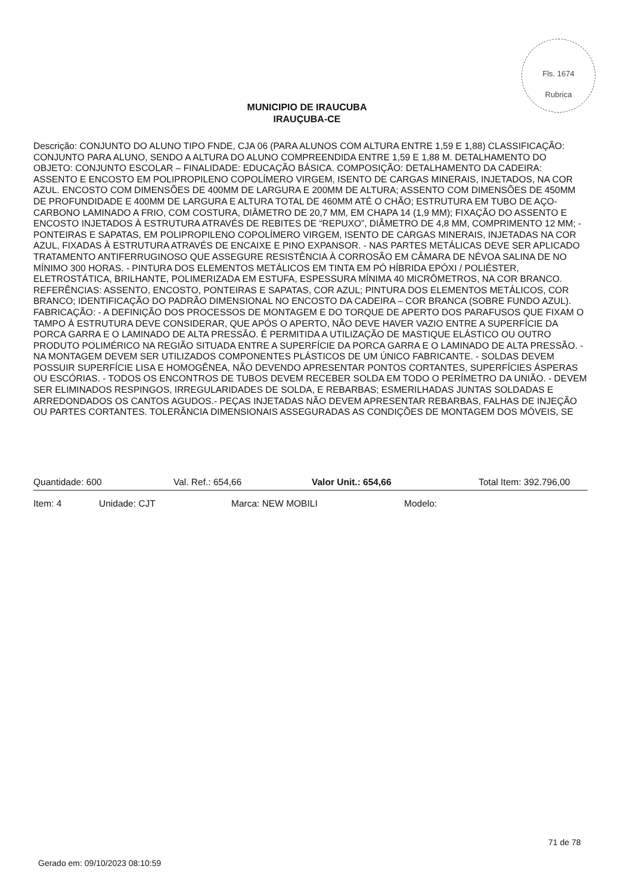Fls. 1674
Rubrica
MUNICIPIO DE IRAUCUBA
IRAUÇUBA-CE
Descrição: CONJUNTO DO ALUNO TIPO FNDE, CJA 06 (PARA ALUNOS COM ALTURA ENTRE 1,59 E 1,88) CLASSIFICAÇÃO: CONJUNTO PARA ALUNO, SENDO A ALTURA DO ALUNO COMPREENDIDA ENTRE 1,59 E 1,88 M. DETALHAMENTO DO OBJETO: CONJUNTO ESCOLAR – FINALIDADE: EDUCAÇÃO BÁSICA. COMPOSIÇÃO: DETALHAMENTO DA CADEIRA: ASSENTO E ENCOSTO EM POLIPROPILENO COPOLÍMERO VIRGEM, ISENTO DE CARGAS MINERAIS, INJETADOS, NA COR AZUL. ENCOSTO COM DIMENSÕES DE 400MM DE LARGURA E 200MM DE ALTURA; ASSENTO COM DIMENSÕES DE 450MM DE PROFUNDIDADE E 400MM DE LARGURA E ALTURA TOTAL DE 460MM ATÉ O CHÃO; ESTRUTURA EM TUBO DE AÇO-CARBONO LAMINADO A FRIO, COM COSTURA, DIÂMETRO DE 20,7 MM, EM CHAPA 14 (1,9 MM); FIXAÇÃO DO ASSENTO E ENCOSTO INJETADOS À ESTRUTURA ATRAVÉS DE REBITES DE “REPUXO”, DIÂMETRO DE 4,8 MM, COMPRIMENTO 12 MM; - PONTEIRAS E SAPATAS, EM POLIPROPILENO COPOLÍMERO VIRGEM, ISENTO DE CARGAS MINERAIS, INJETADAS NA COR AZUL, FIXADAS À ESTRUTURA ATRAVÉS DE ENCAIXE E PINO EXPANSOR. - NAS PARTES METÁLICAS DEVE SER APLICADO TRATAMENTO ANTIFERRUGINOSO QUE ASSEGURE RESISTÊNCIA À CORROSÃO EM CÂMARA DE NÉVOA SALINA DE NO MÍNIMO 300 HORAS. - PINTURA DOS ELEMENTOS METÁLICOS EM TINTA EM PÓ HÍBRIDA EPÓXI / POLIÉSTER, ELETROSTÁTICA, BRILHANTE, POLIMERIZADA EM ESTUFA, ESPESSURA MÍNIMA 40 MICRÔMETROS, NA COR BRANCO. REFERÊNCIAS: ASSENTO, ENCOSTO, PONTEIRAS E SAPATAS, COR AZUL; PINTURA DOS ELEMENTOS METÁLICOS, COR BRANCO; IDENTIFICAÇÃO DO PADRÃO DIMENSIONAL NO ENCOSTO DA CADEIRA – COR BRANCA (SOBRE FUNDO AZUL). FABRICAÇÃO: - A DEFINIÇÃO DOS PROCESSOS DE MONTAGEM E DO TORQUE DE APERTO DOS PARAFUSOS QUE FIXAM O TAMPO À ESTRUTURA DEVE CONSIDERAR, QUE APÓS O APERTO, NÃO DEVE HAVER VAZIO ENTRE A SUPERFÍCIE DA PORCA GARRA E O LAMINADO DE ALTA PRESSÃO. É PERMITIDA A UTILIZAÇÃO DE MASTIQUE ELÁSTICO OU OUTRO PRODUTO POLIMÉRICO NA REGIÃO SITUADA ENTRE A SUPERFÍCIE DA PORCA GARRA E O LAMINADO DE ALTA PRESSÃO. - NA MONTAGEM DEVEM SER UTILIZADOS COMPONENTES PLÁSTICOS DE UM ÚNICO FABRICANTE. - SOLDAS DEVEM POSSUIR SUPERFÍCIE LISA E HOMOGÊNEA, NÃO DEVENDO APRESENTAR PONTOS CORTANTES, SUPERFÍCIES ÁSPERAS OU ESCÓRIAS. - TODOS OS ENCONTROS DE TUBOS DEVEM RECEBER SOLDA EM TODO O PERÍMETRO DA UNIÃO. - DEVEM SER ELIMINADOS RESPINGOS, IRREGULARIDADES DE SOLDA, E REBARBAS; ESMERILHADAS JUNTAS SOLDADAS E ARREDONDADOS OS CANTOS AGUDOS.- PEÇAS INJETADAS NÃO DEVEM APRESENTAR REBARBAS, FALHAS DE INJEÇÃO OU PARTES CORTANTES. TOLERÂNCIA DIMENSIONAIS ASSEGURADAS AS CONDIÇÕES DE MONTAGEM DOS MÓVEIS, SE
Quantidade: 600 Val. Ref.: 654,66 Valor Unit.: 654,66 Total Item: 392.796,00
Item: 4 Unidade: CJT Marca: NEW MOBILI Modelo:
71 de 78
Gerado em: 09/10/2023 08:10:59